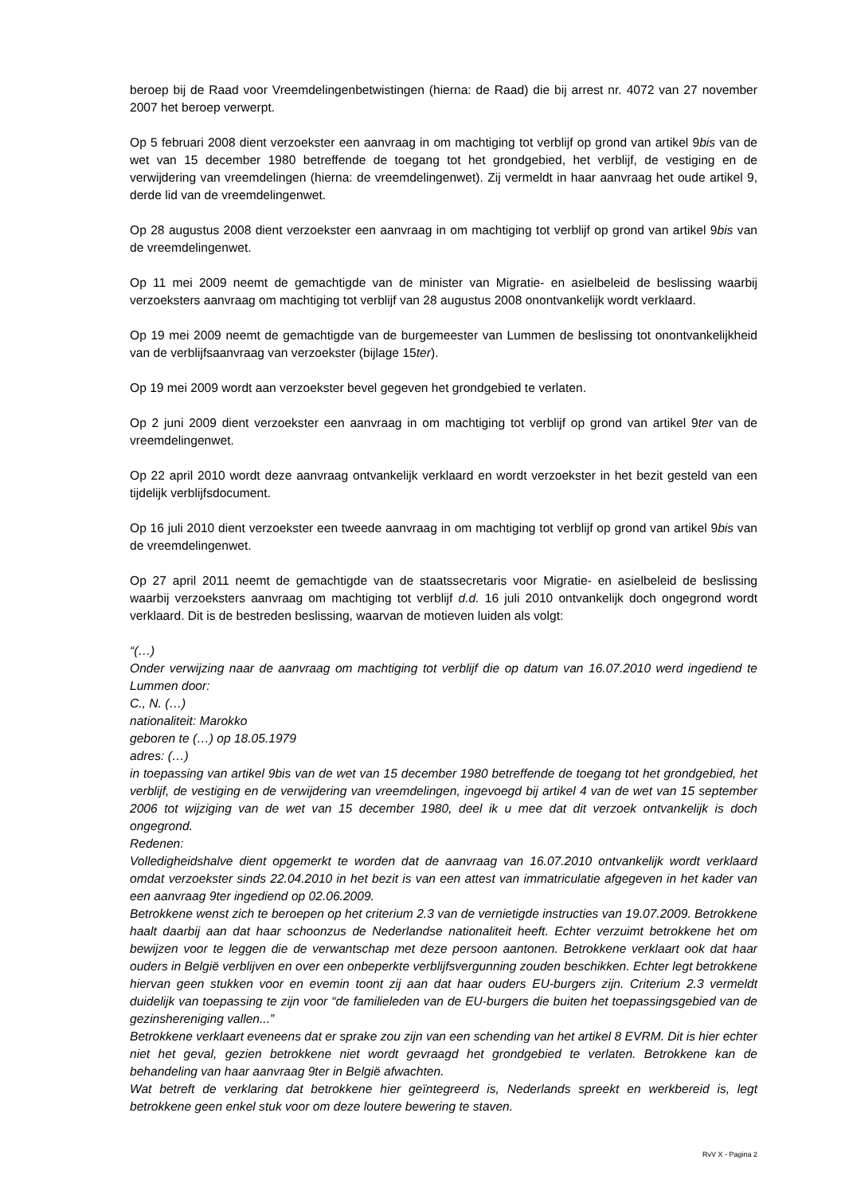beroep bij de Raad voor Vreemdelingenbetwistingen (hierna: de Raad) die bij arrest nr. 4072 van 27 november 2007 het beroep verwerpt.
Op 5 februari 2008 dient verzoekster een aanvraag in om machtiging tot verblijf op grond van artikel 9bis van de wet van 15 december 1980 betreffende de toegang tot het grondgebied, het verblijf, de vestiging en de verwijdering van vreemdelingen (hierna: de vreemdelingenwet). Zij vermeldt in haar aanvraag het oude artikel 9, derde lid van de vreemdelingenwet.
Op 28 augustus 2008 dient verzoekster een aanvraag in om machtiging tot verblijf op grond van artikel 9bis van de vreemdelingenwet.
Op 11 mei 2009 neemt de gemachtigde van de minister van Migratie- en asielbeleid de beslissing waarbij verzoeksters aanvraag om machtiging tot verblijf van 28 augustus 2008 onontvankelijk wordt verklaard.
Op 19 mei 2009 neemt de gemachtigde van de burgemeester van Lummen de beslissing tot onontvankelijkheid van de verblijfsaanvraag van verzoekster (bijlage 15ter).
Op 19 mei 2009 wordt aan verzoekster bevel gegeven het grondgebied te verlaten.
Op 2 juni 2009 dient verzoekster een aanvraag in om machtiging tot verblijf op grond van artikel 9ter van de vreemdelingenwet.
Op 22 april 2010 wordt deze aanvraag ontvankelijk verklaard en wordt verzoekster in het bezit gesteld van een tijdelijk verblijfsdocument.
Op 16 juli 2010 dient verzoekster een tweede aanvraag in om machtiging tot verblijf op grond van artikel 9bis van de vreemdelingenwet.
Op 27 april 2011 neemt de gemachtigde van de staatssecretaris voor Migratie- en asielbeleid de beslissing waarbij verzoeksters aanvraag om machtiging tot verblijf d.d. 16 juli 2010 ontvankelijk doch ongegrond wordt verklaard. Dit is de bestreden beslissing, waarvan de motieven luiden als volgt:
“(…)
Onder verwijzing naar de aanvraag om machtiging tot verblijf die op datum van 16.07.2010 werd ingediend te Lummen door:
C., N. (…)
nationaliteit: Marokko
geboren te (…) op 18.05.1979
adres: (…)
in toepassing van artikel 9bis van de wet van 15 december 1980 betreffende de toegang tot het grondgebied, het verblijf, de vestiging en de verwijdering van vreemdelingen, ingevoegd bij artikel 4 van de wet van 15 september 2006 tot wijziging van de wet van 15 december 1980, deel ik u mee dat dit verzoek ontvankelijk is doch ongegrond.
Redenen:
Volledigheidshalve dient opgemerkt te worden dat de aanvraag van 16.07.2010 ontvankelijk wordt verklaard omdat verzoekster sinds 22.04.2010 in het bezit is van een attest van immatriculatie afgegeven in het kader van een aanvraag 9ter ingediend op 02.06.2009.
Betrokkene wenst zich te beroepen op het criterium 2.3 van de vernietigde instructies van 19.07.2009. Betrokkene haalt daarbij aan dat haar schoonzus de Nederlandse nationaliteit heeft. Echter verzuimt betrokkene het om bewijzen voor te leggen die de verwantschap met deze persoon aantonen. Betrokkene verklaart ook dat haar ouders in België verblijven en over een onbeperkte verblijfsvergunning zouden beschikken. Echter legt betrokkene hiervan geen stukken voor en evemin toont zij aan dat haar ouders EU-burgers zijn. Criterium 2.3 vermeldt duidelijk van toepassing te zijn voor “de familieleden van de EU-burgers die buiten het toepassingsgebied van de gezinshereniging vallen...”
Betrokkene verklaart eveneens dat er sprake zou zijn van een schending van het artikel 8 EVRM. Dit is hier echter niet het geval, gezien betrokkene niet wordt gevraagd het grondgebied te verlaten. Betrokkene kan de behandeling van haar aanvraag 9ter in België afwachten.
Wat betreft de verklaring dat betrokkene hier geïntegreerd is, Nederlands spreekt en werkbereid is, legt betrokkene geen enkel stuk voor om deze loutere bewering te staven.
RvV X - Pagina 2